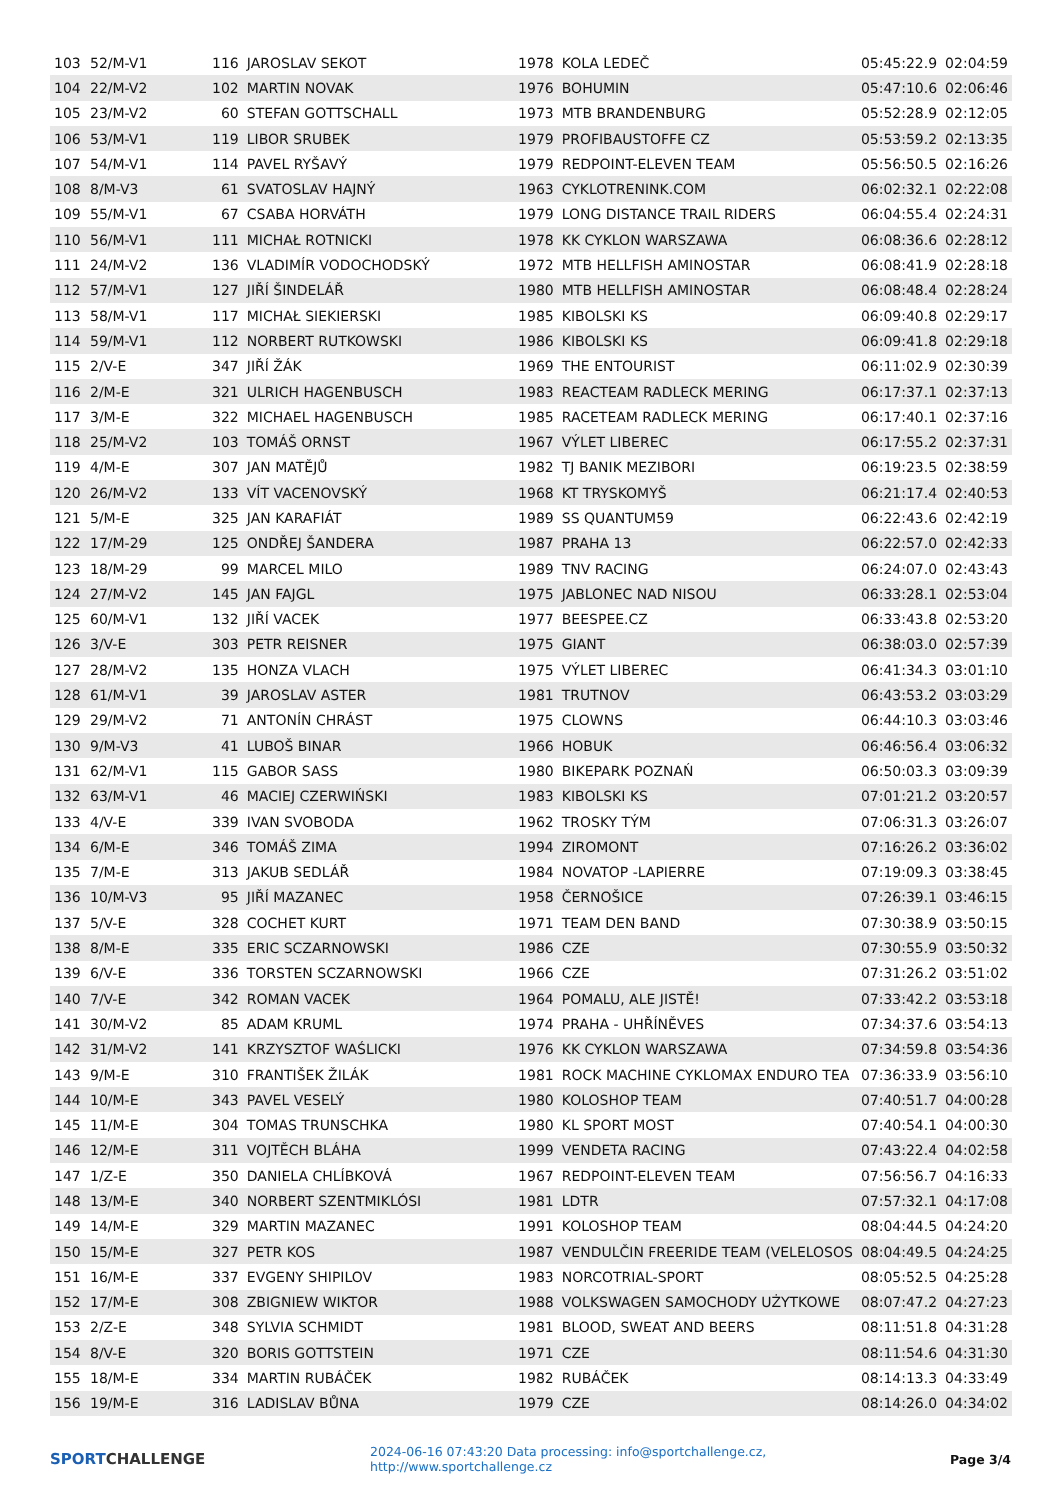| 103 | 52/M-V1 | 116 | JAROSLAV SEKOT | 1978 | KOLA LEDEČ | 05:45:22.9 | 02:04:59 |
| 104 | 22/M-V2 | 102 | MARTIN NOVAK | 1976 | BOHUMIN | 05:47:10.6 | 02:06:46 |
| 105 | 23/M-V2 | 60 | STEFAN GOTTSCHALL | 1973 | MTB BRANDENBURG | 05:52:28.9 | 02:12:05 |
| 106 | 53/M-V1 | 119 | LIBOR SRUBEK | 1979 | PROFIBAUSTOFFE CZ | 05:53:59.2 | 02:13:35 |
| 107 | 54/M-V1 | 114 | PAVEL RYŠAVÝ | 1979 | REDPOINT-ELEVEN TEAM | 05:56:50.5 | 02:16:26 |
| 108 | 8/M-V3 | 61 | SVATOSLAV HAJNÝ | 1963 | CYKLOTRENINK.COM | 06:02:32.1 | 02:22:08 |
| 109 | 55/M-V1 | 67 | CSABA HORVÁTH | 1979 | LONG DISTANCE TRAIL RIDERS | 06:04:55.4 | 02:24:31 |
| 110 | 56/M-V1 | 111 | MICHAŁ ROTNICKI | 1978 | KK CYKLON WARSZAWA | 06:08:36.6 | 02:28:12 |
| 111 | 24/M-V2 | 136 | VLADIMÍR VODOCHODSKÝ | 1972 | MTB HELLFISH AMINOSTAR | 06:08:41.9 | 02:28:18 |
| 112 | 57/M-V1 | 127 | JIŘÍ ŠINDELÁŘ | 1980 | MTB HELLFISH AMINOSTAR | 06:08:48.4 | 02:28:24 |
| 113 | 58/M-V1 | 117 | MICHAŁ SIEKIERSKI | 1985 | KIBOLSKI KS | 06:09:40.8 | 02:29:17 |
| 114 | 59/M-V1 | 112 | NORBERT RUTKOWSKI | 1986 | KIBOLSKI KS | 06:09:41.8 | 02:29:18 |
| 115 | 2/V-E | 347 | JIŘÍ ŽÁK | 1969 | THE ENTOURIST | 06:11:02.9 | 02:30:39 |
| 116 | 2/M-E | 321 | ULRICH HAGENBUSCH | 1983 | REACTEAM RADLECK MERING | 06:17:37.1 | 02:37:13 |
| 117 | 3/M-E | 322 | MICHAEL HAGENBUSCH | 1985 | RACETEAM RADLECK MERING | 06:17:40.1 | 02:37:16 |
| 118 | 25/M-V2 | 103 | TOMÁŠ ORNST | 1967 | VÝLET LIBEREC | 06:17:55.2 | 02:37:31 |
| 119 | 4/M-E | 307 | JAN MATĚJŮ | 1982 | TJ BANIK MEZIBORI | 06:19:23.5 | 02:38:59 |
| 120 | 26/M-V2 | 133 | VÍT VACENOVSKÝ | 1968 | KT TRYSKOMYŠ | 06:21:17.4 | 02:40:53 |
| 121 | 5/M-E | 325 | JAN KARAFIÁT | 1989 | SS QUANTUM59 | 06:22:43.6 | 02:42:19 |
| 122 | 17/M-29 | 125 | ONDŘEJ ŠANDERA | 1987 | PRAHA 13 | 06:22:57.0 | 02:42:33 |
| 123 | 18/M-29 | 99 | MARCEL MILO | 1989 | TNV RACING | 06:24:07.0 | 02:43:43 |
| 124 | 27/M-V2 | 145 | JAN FAJGL | 1975 | JABLONEC NAD NISOU | 06:33:28.1 | 02:53:04 |
| 125 | 60/M-V1 | 132 | JIŘÍ VACEK | 1977 | BEESPEE.CZ | 06:33:43.8 | 02:53:20 |
| 126 | 3/V-E | 303 | PETR REISNER | 1975 | GIANT | 06:38:03.0 | 02:57:39 |
| 127 | 28/M-V2 | 135 | HONZA VLACH | 1975 | VÝLET LIBEREC | 06:41:34.3 | 03:01:10 |
| 128 | 61/M-V1 | 39 | JAROSLAV ASTER | 1981 | TRUTNOV | 06:43:53.2 | 03:03:29 |
| 129 | 29/M-V2 | 71 | ANTONÍN CHRÁST | 1975 | CLOWNS | 06:44:10.3 | 03:03:46 |
| 130 | 9/M-V3 | 41 | LUBOŠ BINAR | 1966 | HOBUK | 06:46:56.4 | 03:06:32 |
| 131 | 62/M-V1 | 115 | GABOR SASS | 1980 | BIKEPARK POZNAŃ | 06:50:03.3 | 03:09:39 |
| 132 | 63/M-V1 | 46 | MACIEJ CZERWIŃSKI | 1983 | KIBOLSKI KS | 07:01:21.2 | 03:20:57 |
| 133 | 4/V-E | 339 | IVAN SVOBODA | 1962 | TROSKY TÝM | 07:06:31.3 | 03:26:07 |
| 134 | 6/M-E | 346 | TOMÁŠ ZIMA | 1994 | ZIROMONT | 07:16:26.2 | 03:36:02 |
| 135 | 7/M-E | 313 | JAKUB SEDLÁŘ | 1984 | NOVATOP -LAPIERRE | 07:19:09.3 | 03:38:45 |
| 136 | 10/M-V3 | 95 | JIŘÍ MAZANEC | 1958 | ČERNOŠICE | 07:26:39.1 | 03:46:15 |
| 137 | 5/V-E | 328 | COCHET KURT | 1971 | TEAM DEN BAND | 07:30:38.9 | 03:50:15 |
| 138 | 8/M-E | 335 | ERIC SCZARNOWSKI | 1986 | CZE | 07:30:55.9 | 03:50:32 |
| 139 | 6/V-E | 336 | TORSTEN SCZARNOWSKI | 1966 | CZE | 07:31:26.2 | 03:51:02 |
| 140 | 7/V-E | 342 | ROMAN VACEK | 1964 | POMALU, ALE JISTĚ! | 07:33:42.2 | 03:53:18 |
| 141 | 30/M-V2 | 85 | ADAM KRUML | 1974 | PRAHA - UHŘÍNĚVES | 07:34:37.6 | 03:54:13 |
| 142 | 31/M-V2 | 141 | KRZYSZTOF WAŚLICKI | 1976 | KK CYKLON WARSZAWA | 07:34:59.8 | 03:54:36 |
| 143 | 9/M-E | 310 | FRANTIŠEK ŽILÁK | 1981 | ROCK MACHINE CYKLOMAX ENDURO TEA | 07:36:33.9 | 03:56:10 |
| 144 | 10/M-E | 343 | PAVEL VESELÝ | 1980 | KOLOSHOP TEAM | 07:40:51.7 | 04:00:28 |
| 145 | 11/M-E | 304 | TOMAS TRUNSCHKA | 1980 | KL SPORT MOST | 07:40:54.1 | 04:00:30 |
| 146 | 12/M-E | 311 | VOJTĚCH BLÁHA | 1999 | VENDETA RACING | 07:43:22.4 | 04:02:58 |
| 147 | 1/Z-E | 350 | DANIELA CHLÍBKOVÁ | 1967 | REDPOINT-ELEVEN TEAM | 07:56:56.7 | 04:16:33 |
| 148 | 13/M-E | 340 | NORBERT SZENTMIKLÓSI | 1981 | LDTR | 07:57:32.1 | 04:17:08 |
| 149 | 14/M-E | 329 | MARTIN MAZANEC | 1991 | KOLOSHOP TEAM | 08:04:44.5 | 04:24:20 |
| 150 | 15/M-E | 327 | PETR KOS | 1987 | VENDULČIN FREERIDE TEAM (VELELOSOS | 08:04:49.5 | 04:24:25 |
| 151 | 16/M-E | 337 | EVGENY SHIPILOV | 1983 | NORCOTRIAL-SPORT | 08:05:52.5 | 04:25:28 |
| 152 | 17/M-E | 308 | ZBIGNIEW WIKTOR | 1988 | VOLKSWAGEN SAMOCHODY UŻYTKOWE | 08:07:47.2 | 04:27:23 |
| 153 | 2/Z-E | 348 | SYLVIA SCHMIDT | 1981 | BLOOD, SWEAT AND BEERS | 08:11:51.8 | 04:31:28 |
| 154 | 8/V-E | 320 | BORIS GOTTSTEIN | 1971 | CZE | 08:11:54.6 | 04:31:30 |
| 155 | 18/M-E | 334 | MARTIN RUBÁČEK | 1982 | RUBÁČEK | 08:14:13.3 | 04:33:49 |
| 156 | 19/M-E | 316 | LADISLAV BŮNA | 1979 | CZE | 08:14:26.0 | 04:34:02 |
SPORTCHALLENGE
2024-06-16 07:43:20 Data processing: info@sportchallenge.cz, http://www.sportchallenge.cz
Page 3/4